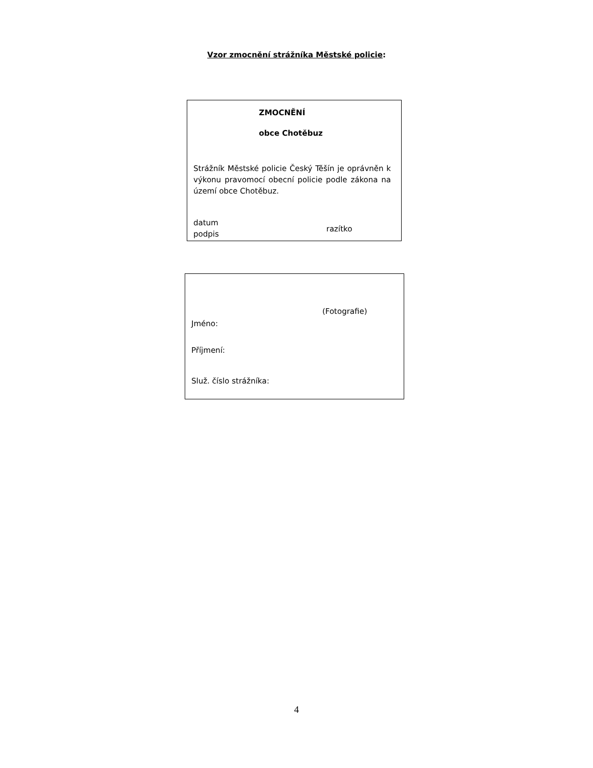Vzor zmocnění strážníka Městské policie:
ZMOCNĚNÍ
obce Chotěbuz
Strážník Městské policie Český Těšín je oprávněn k výkonu pravomocí obecní policie podle zákona na území obce Chotěbuz.
datum
podpis
razítko
(Fotografie)
Jméno:
Příjmení:
Služ. číslo strážníka:
4